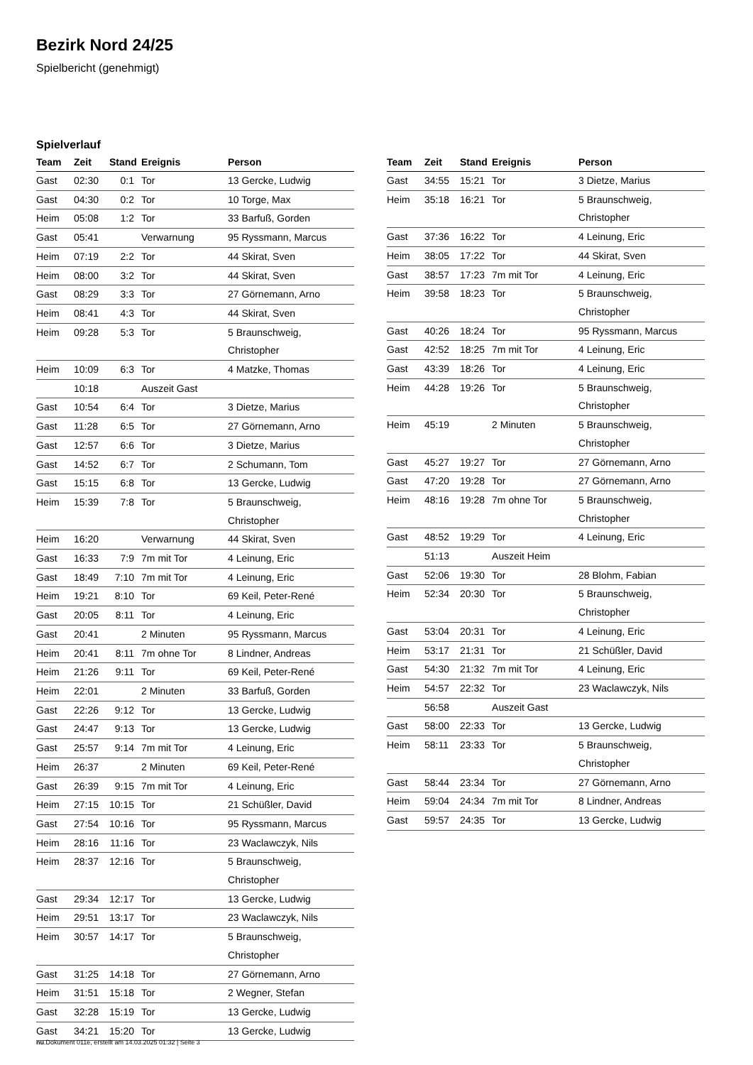Bezirk Nord 24/25
Spielbericht (genehmigt)
Spielverlauf
| Team | Zeit | Stand | Ereignis | Person |
| --- | --- | --- | --- | --- |
| Gast | 02:30 | 0:1 | Tor | 13 Gercke, Ludwig |
| Gast | 04:30 | 0:2 | Tor | 10 Torge, Max |
| Heim | 05:08 | 1:2 | Tor | 33 Barfuß, Gorden |
| Gast | 05:41 | | Verwarnung | 95 Ryssmann, Marcus |
| Heim | 07:19 | 2:2 | Tor | 44 Skirat, Sven |
| Heim | 08:00 | 3:2 | Tor | 44 Skirat, Sven |
| Gast | 08:29 | 3:3 | Tor | 27 Görnemann, Arno |
| Heim | 08:41 | 4:3 | Tor | 44 Skirat, Sven |
| Heim | 09:28 | 5:3 | Tor | 5 Braunschweig, Christopher |
| Heim | 10:09 | 6:3 | Tor | 4 Matzke, Thomas |
| | 10:18 | | Auszeit Gast | |
| Gast | 10:54 | 6:4 | Tor | 3 Dietze, Marius |
| Gast | 11:28 | 6:5 | Tor | 27 Görnemann, Arno |
| Gast | 12:57 | 6:6 | Tor | 3 Dietze, Marius |
| Gast | 14:52 | 6:7 | Tor | 2 Schumann, Tom |
| Gast | 15:15 | 6:8 | Tor | 13 Gercke, Ludwig |
| Heim | 15:39 | 7:8 | Tor | 5 Braunschweig, Christopher |
| Heim | 16:20 | | Verwarnung | 44 Skirat, Sven |
| Gast | 16:33 | 7:9 | 7m mit Tor | 4 Leinung, Eric |
| Gast | 18:49 | 7:10 | 7m mit Tor | 4 Leinung, Eric |
| Heim | 19:21 | 8:10 | Tor | 69 Keil, Peter-René |
| Gast | 20:05 | 8:11 | Tor | 4 Leinung, Eric |
| Gast | 20:41 | | 2 Minuten | 95 Ryssmann, Marcus |
| Heim | 20:41 | 8:11 | 7m ohne Tor | 8 Lindner, Andreas |
| Heim | 21:26 | 9:11 | Tor | 69 Keil, Peter-René |
| Heim | 22:01 | | 2 Minuten | 33 Barfuß, Gorden |
| Gast | 22:26 | 9:12 | Tor | 13 Gercke, Ludwig |
| Gast | 24:47 | 9:13 | Tor | 13 Gercke, Ludwig |
| Gast | 25:57 | 9:14 | 7m mit Tor | 4 Leinung, Eric |
| Heim | 26:37 | | 2 Minuten | 69 Keil, Peter-René |
| Gast | 26:39 | 9:15 | 7m mit Tor | 4 Leinung, Eric |
| Heim | 27:15 | 10:15 | Tor | 21 Schüßler, David |
| Gast | 27:54 | 10:16 | Tor | 95 Ryssmann, Marcus |
| Heim | 28:16 | 11:16 | Tor | 23 Waclawczyk, Nils |
| Heim | 28:37 | 12:16 | Tor | 5 Braunschweig, Christopher |
| Gast | 29:34 | 12:17 | Tor | 13 Gercke, Ludwig |
| Heim | 29:51 | 13:17 | Tor | 23 Waclawczyk, Nils |
| Heim | 30:57 | 14:17 | Tor | 5 Braunschweig, Christopher |
| Gast | 31:25 | 14:18 | Tor | 27 Görnemann, Arno |
| Heim | 31:51 | 15:18 | Tor | 2 Wegner, Stefan |
| Gast | 32:28 | 15:19 | Tor | 13 Gercke, Ludwig |
| Gast | 34:21 | 15:20 | Tor | 13 Gercke, Ludwig |
| Team | Zeit | Stand | Ereignis | Person |
| --- | --- | --- | --- | --- |
| Gast | 34:55 | 15:21 | Tor | 3 Dietze, Marius |
| Heim | 35:18 | 16:21 | Tor | 5 Braunschweig, Christopher |
| Gast | 37:36 | 16:22 | Tor | 4 Leinung, Eric |
| Heim | 38:05 | 17:22 | Tor | 44 Skirat, Sven |
| Gast | 38:57 | 17:23 | 7m mit Tor | 4 Leinung, Eric |
| Heim | 39:58 | 18:23 | Tor | 5 Braunschweig, Christopher |
| Gast | 40:26 | 18:24 | Tor | 95 Ryssmann, Marcus |
| Gast | 42:52 | 18:25 | 7m mit Tor | 4 Leinung, Eric |
| Gast | 43:39 | 18:26 | Tor | 4 Leinung, Eric |
| Heim | 44:28 | 19:26 | Tor | 5 Braunschweig, Christopher |
| Heim | 45:19 | | 2 Minuten | 5 Braunschweig, Christopher |
| Gast | 45:27 | 19:27 | Tor | 27 Görnemann, Arno |
| Gast | 47:20 | 19:28 | Tor | 27 Görnemann, Arno |
| Heim | 48:16 | 19:28 | 7m ohne Tor | 5 Braunschweig, Christopher |
| Gast | 48:52 | 19:29 | Tor | 4 Leinung, Eric |
| | 51:13 | | Auszeit Heim | |
| Gast | 52:06 | 19:30 | Tor | 28 Blohm, Fabian |
| Heim | 52:34 | 20:30 | Tor | 5 Braunschweig, Christopher |
| Gast | 53:04 | 20:31 | Tor | 4 Leinung, Eric |
| Heim | 53:17 | 21:31 | Tor | 21 Schüßler, David |
| Gast | 54:30 | 21:32 | 7m mit Tor | 4 Leinung, Eric |
| Heim | 54:57 | 22:32 | Tor | 23 Waclawczyk, Nils |
| | 56:58 | | Auszeit Gast | |
| Gast | 58:00 | 22:33 | Tor | 13 Gercke, Ludwig |
| Heim | 58:11 | 23:33 | Tor | 5 Braunschweig, Christopher |
| Gast | 58:44 | 23:34 | Tor | 27 Görnemann, Arno |
| Heim | 59:04 | 24:34 | 7m mit Tor | 8 Lindner, Andreas |
| Gast | 59:57 | 24:35 | Tor | 13 Gercke, Ludwig |
nu.Dokument 011e, erstellt am 14.03.2025 01:32 | Seite 3